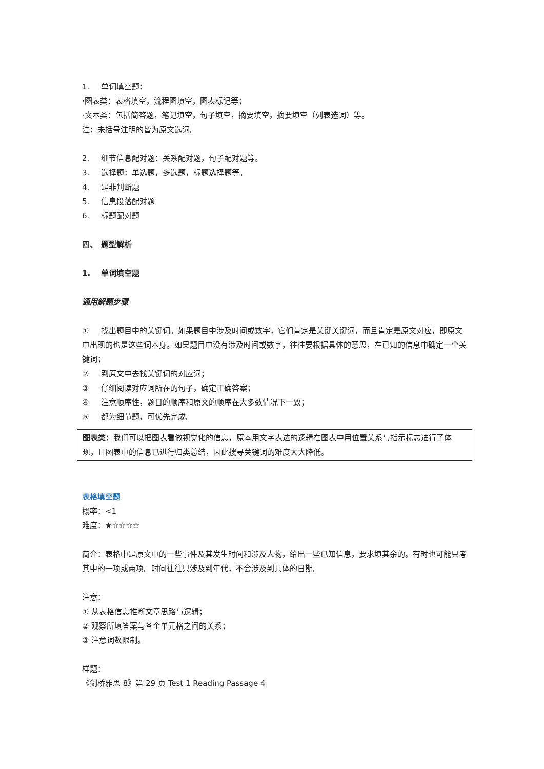1. 单词填空题：
·图表类：表格填空，流程图填空，图表标记等；
·文本类：包括简答题，笔记填空，句子填空，摘要填空，摘要填空（列表选词）等。
注：未括号注明的皆为原文选词。
2. 细节信息配对题：关系配对题，句子配对题等。
3. 选择题：单选题，多选题，标题选择题等。
4. 是非判断题
5. 信息段落配对题
6. 标题配对题
四、 题型解析
1. 单词填空题
通用解题步骤
① 找出题目中的关键词。如果题目中涉及时间或数字，它们肯定是关键关键词，而且肯定是原文对应，即原文中出现的也是这些词本身。如果题目中没有涉及时间或数字，往往要根据具体的意思，在已知的信息中确定一个关键词；
② 到原文中去找关键词的对应词；
③ 仔细阅读对应词所在的句子，确定正确答案；
④ 注意顺序性，题目的顺序和原文的顺序在大多数情况下一致；
⑤ 都为细节题，可优先完成。
图表类：我们可以把图表看做视觉化的信息，原本用文字表达的逻辑在图表中用位置关系与指示标志进行了体现，且图表中的信息已进行归类总结，因此搜寻关键词的难度大大降低。
表格填空题
概率：<1
难度：★☆☆☆☆
简介：表格中是原文中的一些事件及其发生时间和涉及人物，给出一些已知信息，要求填其余的。有时也可能只考其中的一项或两项。时间往往只涉及到年代，不会涉及到具体的日期。
注意：
① 从表格信息推断文章思路与逻辑；
② 观察所填答案与各个单元格之间的关系；
③ 注意词数限制。
样题：
《剑桥雅思 8》第 29 页 Test 1 Reading Passage 4